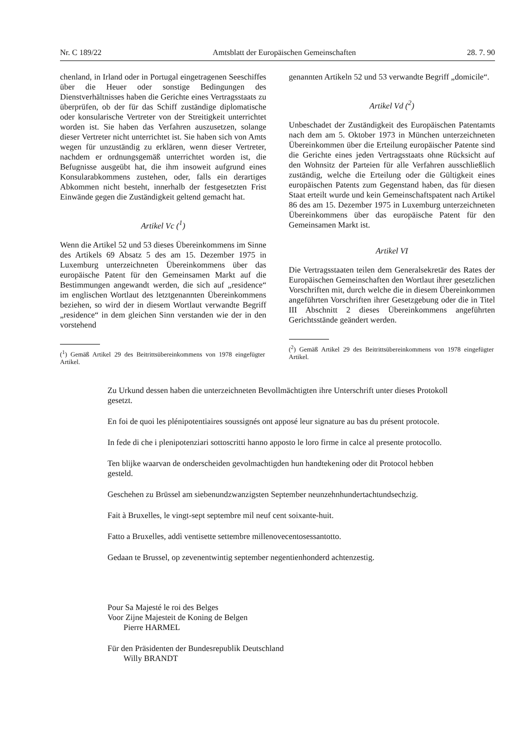Nr. C 189/22 Amtsblatt der Europäischen Gemeinschaften 28. 7. 90
chenland, in Irland oder in Portugal eingetragenen Seeschiffes über die Heuer oder sonstige Bedingungen des Dienstverhältnisses haben die Gerichte eines Vertragsstaats zu überprüfen, ob der für das Schiff zuständige diplomatische oder konsularische Vertreter von der Streitigkeit unterrichtet worden ist. Sie haben das Verfahren auszusetzen, solange dieser Vertreter nicht unterrichtet ist. Sie haben sich von Amts wegen für unzuständig zu erklären, wenn dieser Vertreter, nachdem er ordnungsgemäß unterrichtet worden ist, die Befugnisse ausgeübt hat, die ihm insoweit aufgrund eines Konsularabkommens zustehen, oder, falls ein derartiges Abkommen nicht besteht, innerhalb der festgesetzten Frist Einwände gegen die Zuständigkeit geltend gemacht hat.
Artikel Vc (<sup>1</sup>)
Wenn die Artikel 52 und 53 dieses Übereinkommens im Sinne des Artikels 69 Absatz 5 des am 15. Dezember 1975 in Luxemburg unterzeichneten Übereinkommens über das europäische Patent für den Gemeinsamen Markt auf die Bestimmungen angewandt werden, die sich auf „residence“ im englischen Wortlaut des letztgenannten Übereinkommens beziehen, so wird der in diesem Wortlaut verwandte Begriff „residence“ in dem gleichen Sinn verstanden wie der in den vorstehend
(<sup>1</sup>) Gemäß Artikel 29 des Beitrittsübereinkommens von 1978 eingefügter Artikel.
genannten Artikeln 52 und 53 verwandte Begriff „domicile“.
Artikel Vd (<sup>2</sup>)
Unbeschadet der Zuständigkeit des Europäischen Patentamts nach dem am 5. Oktober 1973 in München unterzeichneten Übereinkommen über die Erteilung europäischer Patente sind die Gerichte eines jeden Vertragsstaats ohne Rücksicht auf den Wohnsitz der Parteien für alle Verfahren ausschließlich zuständig, welche die Erteilung oder die Gültigkeit eines europäischen Patents zum Gegenstand haben, das für diesen Staat erteilt wurde und kein Gemeinschaftspatent nach Artikel 86 des am 15. Dezember 1975 in Luxemburg unterzeichneten Übereinkommens über das europäische Patent für den Gemeinsamen Markt ist.
Artikel VI
Die Vertragsstaaten teilen dem Generalsekretär des Rates der Europäischen Gemeinschaften den Wortlaut ihrer gesetzlichen Vorschriften mit, durch welche die in diesem Übereinkommen angeführten Vorschriften ihrer Gesetzgebung oder die in Titel III Abschnitt 2 dieses Übereinkommens angeführten Gerichtsstände geändert werden.
(<sup>2</sup>) Gemäß Artikel 29 des Beitrittsübereinkommens von 1978 eingefügter Artikel.
Zu Urkund dessen haben die unterzeichneten Bevollmächtigten ihre Unterschrift unter dieses Protokoll gesetzt.
En foi de quoi les plénipotentiaires soussignés ont apposé leur signature au bas du présent protocole.
In fede di che i plenipotenziari sottoscritti hanno apposto le loro firme in calce al presente protocollo.
Ten blijke waarvan de onderscheiden gevolmachtigden hun handtekening oder dit Protocol hebben gesteld.
Geschehen zu Brüssel am siebenundzwanzigsten September neunzehnhundertachtundsechzig.
Fait à Bruxelles, le vingt-sept septembre mil neuf cent soixante-huit.
Fatto a Bruxelles, addì ventisette settembre millenovecentosessantotto.
Gedaan te Brussel, op zevenentwintig september negentienhonderd achtenzestig.
Pour Sa Majesté le roi des Belges
Voor Zijne Majesteit de Koning de Belgen
Pierre HARMEL
Für den Präsidenten der Bundesrepublik Deutschland
Willy BRANDT